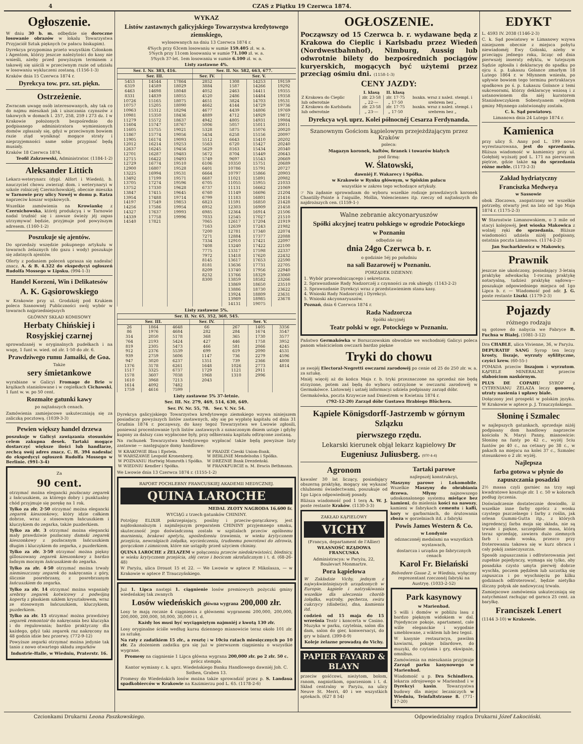4 CZAS z Piątku 19 Czerwca 1874.
Ogłoszenie.
W dniu 30 b. m. odbędzie się doroczne losowanie obrazów w lokalu Towarzystwa Przyjaciół Sztuk pięknych (w pałacu biskupim).
Dyrekcya przypomina przeto wszystkim Członkom i Agentom, którzy jeszcze należytości do kasy nie wnieśli, ażeby przed powyższym terminem z takowéj się uiścili w przeciwnym razie od udziału w losowaniu wykluczeni zostaną. (1156-1-3)
Kraków dnia 15 Czerwca 1874 r.
Dyrekcya tow. prz. szt. piękn.
Ostrzeżenie.
Zwracam uwagę osób interesowanych, aby tak co do najmu mieszkań jak i uiszczania czynszów z takowych w domach l. 257, 258, 259 i 273 dz. I w Krakowie położonych bezpośrednio do podpisanego administratora wymienionych domów zgłaszały się, gdyż w przeciwnym bowiem razie ztąd wyniknąć mogące straty i nieprzyjemności same sobie przypisać będą musiały.
Kraków 18 Czerwca 1874.
Teofil Zakrzewski, Administrator. (1184-1-2)
Aleksander Littich
Lekarz-weterynarz (dypl. Alfort i Wiedeń), b. nauczyciel chowu zwierząt dom. i weterynaryi w szkole rolniczéj Czernichowskiéj, obecnie mieszka w Tarnowie przy ulicy Nowéj w domu p. Ratza naprzeciw koszar wojskowych.
Wszelkie zamówienia na Krowiankę z Czernichowska, któréj produkcyą i w Tarnowie nadal trudnić się i zawsze świeży jéj zapas utrzymywać będzie, przyjmuje pod powyższym adresem. (1160-1-2)
Poszukuje się ajentów.
Do sprzedaży wszędzie pokupnego artykułu w towarach żelaznych (do gazu i wody) poszukuje się zdatnych ajentów.
Oferty z podaniem poleceń uprasza się nadesłać znacz. A. & B. 4.322 do ekspedycyi ogłoszeń Rudolfa Mossego w Lipsku. (994-1-3)
Handel Korzeni, Win i Delikatesów
A. K. Gąsiorowskiego
w Krakowie przy ul. Grodzkiéj pod Krukiem poleca Szanownéj Publiczności swój wybór w towarach najprzedniejszych
GŁÓWNY SKŁAD KOMISOWY
Herbaty Chińskiej i Rosyjskiej czarnej
sprowadzanéj w oryginalnych pudełkach i na wagę, 1 funt w. wied. od złr. 1·50 do złr. 6.
Prawdziwego rumu Jamaiki, de Goa.
Także
sery śmietankowe
wyrabiane w Galicyi Fromage de Brie w krążkach staniolowane i w cegiełkach Cichawski, 1 funt w. w. po 50 cent.
Rozmaite gatunki kawy
po najtańszych cenach.
Zamówienia zamiejscowe uskuteczniają się za zaliczką pocztową. (1039-3-3)
Pewien większy handel drzewa
poszukuje w Galicyi zawiązania stosunków celem zakupna desek. Tartaki mogące dostarczyć większe ilości lub handlarze, zechcą swój adres znacz. C. H. 394 nadesłać do ekspedycyi ogłoszeń Rudolfa Mossego w Berlinie. (991-3-4)
Za
90 cent.
otrzymać można elegancki pozłacany zegarek z łańcuszkiem, za którego dobry i punktualny chód przyjmuje się porękę na 1 rok.
Tylko za złr. 2·50 otrzymać można elegancki zegarek kieszonkowy, który idzie całkiem dobrze, wraz z stosownym łańcuszkiem i kluczykiem do zegarka, także puzderkiem.
Tylko za złr. 3 otrzymać można elegancki mały prawdziwie pozłacany damski zegarek kieszonkowy z pozłacanym łańcuszkiem długim i kluczykiem do zegarka, z puzderkiem.
Tylko za złr. 3·50 otrzymać można piękny gilloszowany zegarek kieszonkowy z bardzo ładnym mocnym łańcuszkiem do zegarka.
Tylko za złr. 4·50 otrzymać można trwały niemieszczony zegarek do nakręcania z góry, ślicznie posrebrzany, z posrebrzanym łańcuszkiem do zegarka.
Tylko za złr. 14 otrzymać można wspaniały srebrny zegarek kotwicowy z podwójną kopertą z płaskiem szkłem kryształowem, wraz ze stosownym łańcuszkiem, kluczykiem, puzderkiem.
Tylko za złr. 15 otrzymać można prawdziwy zegarek remontoir do nakręcania bez kluczyka i do regulowania; bardzo praktyczny dla każdego, gdyż taki zegarek raz nakręcony na 48 godzin idzie bez przerwy. (772-9-12)
Powyższe zegarki otrzymać można jedynie tak tanio z nowo otwartego składu zegarków
Industrie-Halle, w Wiedniu, Praterstr. 16.
WYKAZ
Listów zastawnych galicyjskiego Towarzystwa kredytowego ziemskiego,
wylosowanych na dniu 13 Czerwca 1874 r.
4%ych przy 63cem losowaniu w sumie 159.405 zł. w. a.
5%ych przy 11cem losowaniu w sumie 71.100 zł. w. a.
5%ych 37-let. 1em losowaniu w sumie 6.100 zł. w. a.
Listy zastawne 4%.
| Ser. I. Nr. 383, 416. | | | Ser. II. Nr. 582, 663, 677. | | | |
| --- | --- | --- | --- | --- | --- | --- |
| Ser. III. | | | Ser. IV. | Ser. V. | | |
| 5453 | 14544 | 17864 | 2852 | 1308 | 14253 | 19159 |
| 6319 | 14589 | 18029 | 3884 | 1587 | 14266 | 19292 |
| 6463 | 14698 | 18048 | 4052 | 2463 | 14411 | 19355 |
| 8331 | 14839 | 18055 | 4520 | 2486 | 14484 | 19358 |
| 10726 | 15165 | 18075 | 4651 | 3824 | 14703 | 19531 |
| 10757 | 15205 | 18090 | 4662 | 4144 | 14729 | 19736 |
| 10963 | 15312 | 18294 | 4677 | 4439 | 14806 | 19769 |
| 10981 | 15350 | 18436 | 4889 | 4712 | 14929 | 19872 |
| 11279 | 15572 | 18637 | 4942 | 4805 | 14931 | 19984 |
| 11604 | 15747 | 18767 | 5006 | 5057 | 15011 | 20011 |
| 11605 | 15755 | 19021 | 5328 | 5875 | 15076 | 20020 |
| 11867 | 15774 | 19056 | 5434 | 6258 | 15156 | 20097 |
| 11905 | 16174 | 19093 | 5512 | 6643 | 15410 | 20202 |
| 12012 | 16214 | 19253 | 5563 | 6720 | 15427 | 20240 |
| 12637 | 16245 | 19456 | 5629 | 8163 | 15434 | 20340 |
| 12701 | 16287 | 19483 | 5672 | 8704 | 15449 | 20643 |
| 12715 | 16422 | 19493 | 5749 | 9697 | 15543 | 20669 |
| 12729 | 16774 | 19510 | 6106 | 10350 | 15751 | 20689 |
| 12900 | 16807 | 19528 | 6401 | 10786 | 15791 | 20727 |
| 13225 | 16994 | 19531 | 6664 | 10797 | 15866 | 20903 |
| 13492 | 17199 | 19571 | 6687 | 11021 | 15891 | 20982 |
| 13705 | 17274 | 19596 | 6705 | 11055 | 15955 | 21033 |
| 13752 | 17330 | 19628 | 6737 | 11131 | 16662 | 21069 |
| 13847 | 17415 | 19645 | 6760 | 11149 | 16696 | 21204 |
| 13954 | 17488 | 19714 | 6799 | 11183 | 16801 | 21416 |
| 14197 | 17549 | 19853 | 6823 | 11591 | 16850 | 21428 |
| 14256 | 17586 | 19954 | 6952 | 12303 | 16909 | 21458 |
| 14327 | 17637 | 19993 | 6985 | 12364 | 16914 | 21506 |
| 14339 | 17758 | 19996 | 7033 | 12545 | 17027 | 21510 |
| 14540 | 17821 | | 7065 | 12617 | 17204 | 21919 |
| | | | 7163 | 12639 | 17243 | 21982 |
| | | | 7200 | 12781 | 17340 | 22074 |
| | | | 7271 | 12884 | 17377 | 22088 |
| | | | 7334 | 12910 | 17421 | 22097 |
| | | | 7408 | 13240 | 17422 | 22100 |
| | | | 7775 | 13317 | 17598 | 22337 |
| | | | 7972 | 13418 | 17620 | 22432 |
| | | | 8145 | 13617 | 17653 | 22590 |
| | | | 8181 | 13636 | 17731 | 22705 |
| | | | 8209 | 13740 | 17956 | 22940 |
| | | | 8232 | 13766 | 18329 | 23060 |
| | | | 8300 | 13859 | 18582 | 23266 |
| | | | | 13869 | 18650 | 23510 |
| | | | | 13886 | 18730 | 23622 |
| | | | | 13924 | 18809 | 23631 |
| | | | | 13989 | 18985 | 23678 |
| | | | | 14131 | 19075 | |
Listy zastawne 5%.
| Ser. II. Nr. 65, 352, 360, 545. | | | | | | |
| --- | --- | --- | --- | --- | --- | --- |
| Ser. III. | | | Ser. IV. | Ser. V. | | |
| 26 | 1864 | 4648 | 66 | 267 | 1405 | 3356 |
| 86 | 1976 | 4684 | 282 | 284 | 1674 | 3547 |
| 314 | 2050 | 5178 | 368 | 365 | 1730 | 3577 |
| 764 | 2193 | 5424 | 427 | 446 | 1758 | 3952 |
| 819 | 2305 | 5473 | 466 | 581 | 2066 | 4245 |
| 912 | 2376 | 5539 | 699 | 619 | 2090 | 4531 |
| 939 | 2759 | 5606 | 1147 | 736 | 2279 | 4596 |
| 947 | 3020 | 6237 | 1351 | 739 | 2366 | 4808 |
| 1376 | 3178 | 6261 | 1648 | 1026 | 2773 | 4814 |
| 1517 | 3325 | 6737 | 1729 | 1121 | 2911 | |
| 1578 | 3607 | 7038 | 1968 | 1310 | 2996 | |
| 1610 | 3968 | 7213 | 2043 | | | |
| 1614 | 4092 | 7482 | | | | |
| 1759 | 4616 | 7599 | | | | |
Listy zastawne 5% 37-letnie.
Ser. III. Nr. 279, 469, 514, 630, 649.
Ser. IV. Nr. 55, 78. Ser. V. Nr. 54.
Dyrekcya galicyjskiego Towarzystwa kredytowego ziemskiego wzywa niniejszem posiadaczy powyższych listów zastawnych, aby się po wypłatę kapitału od dnia 31 Grudnia 1874 r. począwszy, do kasy tegoż Towarzystwa we Lwowie zgłosili, ponieważ procentowanie tych listów zastawnych z oznaczonym dniem ustaje i gdyby kupony za dalszy czas wypłacone były, przy odbieraniu kapitału odtrącone zostaną.
Na rachunek Towarzystwa kredytowego wypłacać także będą powyższe listy zastawne — następujące domy handlowe:
| W KRAKOWIE Blau i Epstein. W WARSZAWIE Leopold Kronenberg. W POZNANIU Hartwig Mamroth i Spółka. W WIEDNIU Kendler i Spółka. | W PRADZE Czeski Union-Bank. W BERLINIE Mendelsohn i Spółka. W DREZNIE Bank Drezdeński. W FRANKFURCIE n. M. Bracia Bethmann. |
We Lwowie dnia 13 Czerwca 1874 r. (1155-1-2)
RAPORT POCHLEBNY FRANCUSKIEJ AKADEMII MEDYCZNEJ.
QUINA LAROCHE
MEDAL ZŁOTY NAGRODA 16.600 fr.
WYCIĄG z trzech gatunków CHININY.
Potrójny ELIXIR pokrzepiający, posilny i przeciw-gorączkowy, jest najdoskonalszym i najmilejszym preparatem CHININY przyjemnego smaku, skuteczność jego doświadczoną została w szpitalach przeciw ogólnemu marnieniu, brakowi apetytu, upośledzeniu trawienia, w wieku krytycznem przejścia, newralgiach żołądka, wycieńczeniu, trudnemu powrotowi do zdrowia, gorączkom i zimnicom, które nie ustąpiły przed użyciem chininy.
QUINA LAROCHE z ŻELAZEM w połączeniu przeciw niedokrwistości, blednicy, w wieku krytycznem przejścia, złéj cerze i bocicom skrofulicznym i t. d. (68-26-48)
W Paryżu, ulica Drouot 15 et 22. — We Lwowie w aptece P. Mikolasza, — w Krakowie w aptece P. Trauczyńskiego.
Już 1. Lipca następi 1. ciągnienie losów premiowych pożyczki gminy wiedeńskiej tak zwanych
Losów wiedeńskich główna wygrana 200,000 złr.
Losy te mają rocznie 4 ciągnienia z głównemi wygranemi 200,000, 200,000, 200,000, 200,000, 50,000, 30,000 i t. d.
Każdy los musi być wyciągniętym najmniéj z kwotą 130 złr.
Losy oryginalne ściśle według kursu dziennego mianowicie teraz około 101 złr. za sztukę.
Na raty z zadatkiem 15 złr., a resztę i w 10ciu ratach miesięcznych po 10 złr. Za złożeniem zadatku gra się już w pierwszem ciągnieniu o wszystkie wygrane.
Promesy na ciągnienie 1 Lipca główna wygrana 200,000 złr. po 2 złr. 50 c. prócz stempla.
Kantor wymiany c. k. uprz. Wiedeńskiego Banku Handlowego dawniéj Joh. C. Sothen, Graben 13.
Promesy do Wiedeńskich losów można także sprowadzić przez p. S. Landaua spadkobierców w Krakowie na Kazimierzu pod L. 65. (1178-2-6)
OGŁOSZENIE.
Począwszy od 15 Czerwca b. r. wydawane będą z Krakowa do Cieplic i Karlsbadu przez Wiedeń (Nordwestbahnhof), Nimburg, Aussig lub odwrotnie bilety do bezpośrednich pociągów kuryerskich, mogących być użytemi przez przeciąg ośmiu dni. (1158-1-3)
CENY JAZDY:
| | I. klasą | II. klasą | |
| --- | --- | --- | --- |
| Z Krakowa do Cieplic | złr. 23·58 | złr. 17·75 | bankn. wraz z należ. stempl. i |
| lub odwrotnie | „ 22·— | „ 17·50 | srebrem bez „ |
| Z Krakowa do Karlsbadu | złr. 23·58 | złr. 17·75 | bankn. wraz z należ. stempl. i |
| lub odwrotnie | „ 23·— | „ 17·50 | srebrem bez „ |
Dyrekcya wył. uprz. Kolei północnéj Cesarza Ferdynanda.
Szanownym Gościom kąpielowym przejeżdżającym przez Kraków
poleca:
Magazyn koronek, haftów, firanek i towarów białych
pod firmą:
W. Ślatowski,
dawniéj F. Wakarecy i Spółka.
w Krakowie w Rynku głównym, w Spiskim pałacu
wszystkie w zakres tego wchodzące artykuły.
☞ Na żądanie sprowadzam do wyboru wszelkie rodzaje prawdziwych koronek Chantilly-Pointe à l'aiguille, Mollin, Valenciennes itp. rzeczy od najtańszych do najdroższych cen. (1159-1-)
Walne zebranie akcyonaryuszów
Spółki akcyjnej teatru polskiego w ogrodzie Potockiego
w Poznaniu
odbędzie się
dnia 24go Czerwca b. r.
o godzinie 5éj po południu
na sali Bazarowéj w Poznaniu.
PORZĄDEK DZIENNY:
1. Wybór przewodniczącego i sekretarza.
2. Sprawozdanie Rady Nadzorczéj z czynności za rok ubiegły. (1143-2-2)
3. Sprawozdanie Dyrekcyi wraz z przedstawieniem stanu kasy.
4. Wnioski Rady Nadzorczéj i Dyrekcyi.
5. Wnioski akcyonaryuszów.
Poznań, dnia 6 Czerwca 1874 r.
Rada Nadzorcza
Spółki akcyjnéj
Teatr polski w ogr. Potockiego w Poznaniu.
Państwo Germakówka w Borszczowskim obwodzie we wschodniéj Galicyi poleca panom właścicielom owczarń bardzo piękne
Tryki do chowu
ze swojéj Electoral-Negretti owczarni zarodowéj po cenie od 25 do 250 złr. w. a. za sztukę.
Mniéj więcéj aż do końca Maja r. b. tryki przeznaczone na sprzedaż nie będą strzyżone, potem zaś będą do wyboru ostrzyżone w owczarni zarodowéj w Germakówce. Listownéj i ustnéj informacyi udziela podpisany zarząd dóbr.
Germakówka, poczta Krzywcze nad Dniestrem w Kwietniu 1874 r.
(792-12-20) Zarząd dóbr Gustawa Hrabiego Blüchera.
Kąpiele Königsdorff-Jastrzemb w górnym Szlązku
pierwszego rzędu.
Lekarski kierunek objął lekarz kąpielowy Dr
Eugeniusz Juliusberg. (970 4-4)
Agronom
kawaler 30 lat liczący, posiadający obszerną praktykę, mogący się wykazać chlubnemi świadectwami, poszukuje od 1go Lipca odpowiedniéj posady.
Bliższa wiadomość pod 1 terą A. W. J. poste restante Kraków. (1130-3-3)
ZAKŁAD KĄPIELOWY
VICHY
(Francya, departament de l'Allier)
WŁASNOŚĆ RZĄDOWA FRANCUSKA
Administracya: w Paryżu, 22, Boulevart Monmartre.
Pora kąpielowa
W Zakładzie Vichy, jednym z najwykwintniejszych urządzonych w Europie, kąpiele i natryskiwania wszelkie dla uleczenia chorób żołądka, wątroby, pęcherza, swiru cukrzycy (diabetis), dna, kamienia itd.
codzień od 15 maja do 15 września Teatr i koncerta w Casino. Muzyka w parku, czytelnia, salon dla dam, salon do gier, konwersacyi, do gry w bilard. (399-8-9)
Koleje żelazne prowadzą do Vichy.
PAPIER FAYARD & BLAYN
przeciw gośćcowi, nieżytom, bolom, ranom, nagniotkom, oparzeniom i t. d. Skład centralny w Paryżu, na ulicy Neuve St. Merri, 40 i we wszystkich aptekach. (627 8 54)
Tartaki parowe
najlepszéj konstrukcyi,
Maszyny parowe i Lokomobile. Wszelkie Maszyny do obrabiania drzewa. Młyny najnowszego udoskonalonego systemu mielące bez kamieni, do mielenia kości na nawozy, kamieni w fabrykach cementu i kafli, kory w garbarniach, do śrutowania zboża w gorzelniach itd. z fabryki
Powis James Western & Co.
w Londynie
odznaczonéj medalami na wszystkich wystawach,
dostarcza i urządza po fabrycznych cenach
Karol Fr. Bielański
Belvedere Gasse 2, w Wiedniu, wyłączny reprezentant rzeczonéj fabryki na Austryę. (1033-2-52)
Park kasynowy
w Marienbad.
5 willi i domów w pobliżu lasu z bardzo pięknym widokiem w dal. Pojedyncze pokoje, apartament, całe wille eleganckie i wygodnie umeblowane, z wiktem lub bez tegoż.
W kasynie restauracya, pawilon kawiarni, pokoje bilardowe, do muzyki, do czytania i gry, ekwipaże, omnibus.
Zamówienia na mieszkania przyjmuje Zarząd parku kasynowego w Marienbad.
Wiadomość u p. Dra Schindlera, lekarza zdrojowego w Marienbad i w Dyrekcyi kasin. Towarzystwa budowy dla miejsc leczniczych w Wiedniu, Teinfaltstrasse 8. (771-17-20)
EDYKT
L. 4593 IV. 2038 (1146-2-3)
C. k. Sąd powiatowy w Limanowy wzywa niniejszem obecnie z miejsca pobytu niewiadoméj Ewy Golonki, ażeby w przeciągu jednego roku, licząc od dnia pierwszéj inseraty edyktu, w tutejszym Sądzie zgłosiła i deklaracyę do spadku po ojcu ś. p. Łukaszu Golance zmarłym 18 Lutego 1864 r. w Młynnem wniesła, po upływie bowiem tego terminu pertraktacya spadkowa po ś. p. Łukaszu Golance z temi sukcesorami, którzy deklaracyę wniosą i z ustanowionem dla niéj kuratorem Stanisławczykiem Sobestyanem wójtem gminy Młynnego załatwionąby została.
C. k. Sąd powiatowy.
Limanowa dnia 24 Lutego 1874 r.
Kamienica
przy ulicy Ś. Anny pod L. 199 nowo wyrestaurowana, jest do sprzedania. Bliższa wiadomość w kamienicy przy ul. Gołębiéj wyższéj pod L. 171 na pierwszem piętrze, gdzie także są do sprzedania różne meble. (1173-2-3)
Zakład hydriatyczny
Franciszka Medweya
w Sassowie
obok Złoczowa, zaopatrzony we wszelkie potrzeby, otwarty jest na lato od 1go Maja 1874 r. (1175-2-3)
W Starostwie Limanowskiem, o 3 mile od stacyi kolejowéj, jest wioska Makowica z wolnéj ręki do sprzedania. Bliższe wiadomości udziela niżéj podpisany, ostatnia poczta Limanowa. (1174-2-2)
Jan Sucharkiewicz w Makowicy.
Prawnik
jeszcze nie ukończony, posiadający 3-letnią praktykę adwokacką 1-roczną praktykę notaryalną, tudzież praktykę sądową— poszukuje odpowiedniego miejsca od 1go Lipca b. r. — Wiadomość pod adr. J. G. poste restante Liszki. (1179-2-3)
Pojazdy
różnego rodzaju
są gotowe do nabycia we Fabryce B. Fuchsa w Białej. (1081-3-12)
Dra CHABLE, ulica Vivienne, 36, w Paryżu.
DEPURATIF SANG Syrop ten leczy krosty, liszaje, wyrzuty syfilityczne, czyści krew. (60-55-)
POMADA przeciw liszajom i wyrzutom. KĄPIELE MINERALNE przeciw słabościom naskórnym.
PLUS DE COPAHU SYROP z CYTRYNIANU ŻELAZA leczy gonoreę, utraty nasienia i upławy białe.
Dołączony jest prospekt w polskim języku. W Krakowie w aptece p. J. Trauczyńskiego.
Słoninę i Szmalec
w najlepszych gatunkach, sprzedaje niżéj podpisany dom handlowy naprzeciw kościoła N. Maryi Panny, mianowicie: Słoninę na funty po 42 c., wyżéj 5ciu funtów po 40 c., na cetnary po 38 c., w pakach na miejscu na kolei 37 c., Szmalec stosunkowo o 2 złr. wyżéj.
Najlepsza
farba gotowa w płynie do zapuszczania posadzki
2½ massa czyli garniec na trzy sągi kwadratowe kosztuje złr. 1 c. 50 w kolorach podług życzenia.
Doświadczenie dostatecznie dowiodło, iż wszelkie inne farby oprócz z wosku czystego pszczelnego i farby z roślin, jak orlean Gummi-Gutta itp., z których ingredencyj farba moja się składa, nie są trwałe i piękne, szczególnie masa, którą teraz sprzedaję, zawiera dużo ziemnych farb i mało wosku, przezco przy froterowaniu takowa się w kurz obraca i cały pokój zanieczyszcza.
Sposób zapuszczania i odfroterowania jest zupełnie pojedynczy, wymaga się tylko, aby posadzka czysto umyta pierwéj dobrze wyschła, poczem pędzlem lub szczotką się zapuszcza i po wyschnięciu po kilku godzinach odfroterować, będzie nietylko śliczny połysk ale nadzwyczaj trwała.
Zamiejscowe zamówienia uskuteczniają się natychmiast rachując od garnca 25 cent. za baryłkę.
Franciszek Lenert
(1144 3-10) w Krakowie.
Czcionkami Drukarni Leona Paszkowskiego. Odpowiedzialny rządca Drukarni Józef Łakociński.